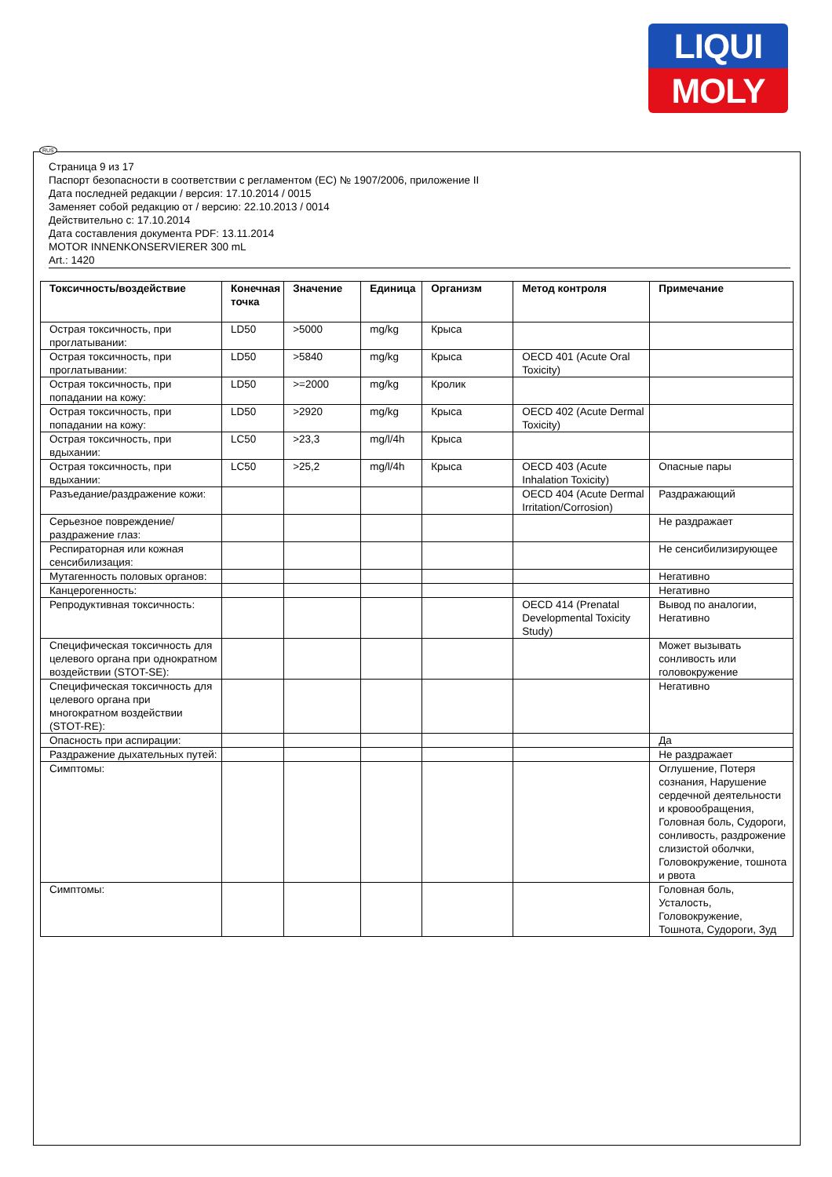LIQUI
MOLY
Страница 9 из 17
Паспорт безопасности в соответствии с регламентом (ЕС) № 1907/2006, приложение II
Дата последней редакции / версия: 17.10.2014 / 0015
Заменяет собой редакцию от / версию: 22.10.2013 / 0014
Действительно с: 17.10.2014
Дата составления документа PDF: 13.11.2014
MOTOR INNENKONSERVIERER 300 mL
Art.: 1420
| Токсичность/воздействие | Конечная точка | Значение | Единица | Организм | Метод контроля | Примечание |
| --- | --- | --- | --- | --- | --- | --- |
| Острая токсичность, при проглатывании: | LD50 | >5000 | mg/kg | Крыса | | |
| Острая токсичность, при проглатывании: | LD50 | >5840 | mg/kg | Крыса | OECD 401 (Acute Oral Toxicity) | |
| Острая токсичность, при попадании на кожу: | LD50 | >=2000 | mg/kg | Кролик | | |
| Острая токсичность, при попадании на кожу: | LD50 | >2920 | mg/kg | Крыса | OECD 402 (Acute Dermal Toxicity) | |
| Острая токсичность, при вдыхании: | LC50 | >23,3 | mg/l/4h | Крыса | | |
| Острая токсичность, при вдыхании: | LC50 | >25,2 | mg/l/4h | Крыса | OECD 403 (Acute Inhalation Toxicity) | Опасные пары |
| Разъедание/раздражение кожи: | | | | | OECD 404 (Acute Dermal Irritation/Corrosion) | Раздражающий |
| Серьезное повреждение/раздражение глаз: | | | | | | Не раздражает |
| Респираторная или кожная сенсибилизация: | | | | | | Не сенсибилизирующее |
| Мутагенность половых органов: | | | | | | Негативно |
| Канцерогенность: | | | | | | Негативно |
| Репродуктивная токсичность: | | | | | OECD 414 (Prenatal Developmental Toxicity Study) | Вывод по аналогии, Негативно |
| Специфическая токсичность для целевого органа при однократном воздействии (STOT-SE): | | | | | | Может вызывать сонливость или головокружение |
| Специфическая токсичность для целевого органа при многократном воздействии (STOT-RE): | | | | | | Негативно |
| Опасность при аспирации: | | | | | | Да |
| Раздражение дыхательных путей: | | | | | | Не раздражает |
| Симптомы: | | | | | | Оглушение, Потеря сознания, Нарушение сердечной деятельности и кровообращения, Головная боль, Судороги, сонливость, раздрожение слизистой оболчки, Головокружение, тошнота и рвота |
| Симптомы: | | | | | | Головная боль, Усталость, Головокружение, Тошнота, Судороги, Зуд |
RUS